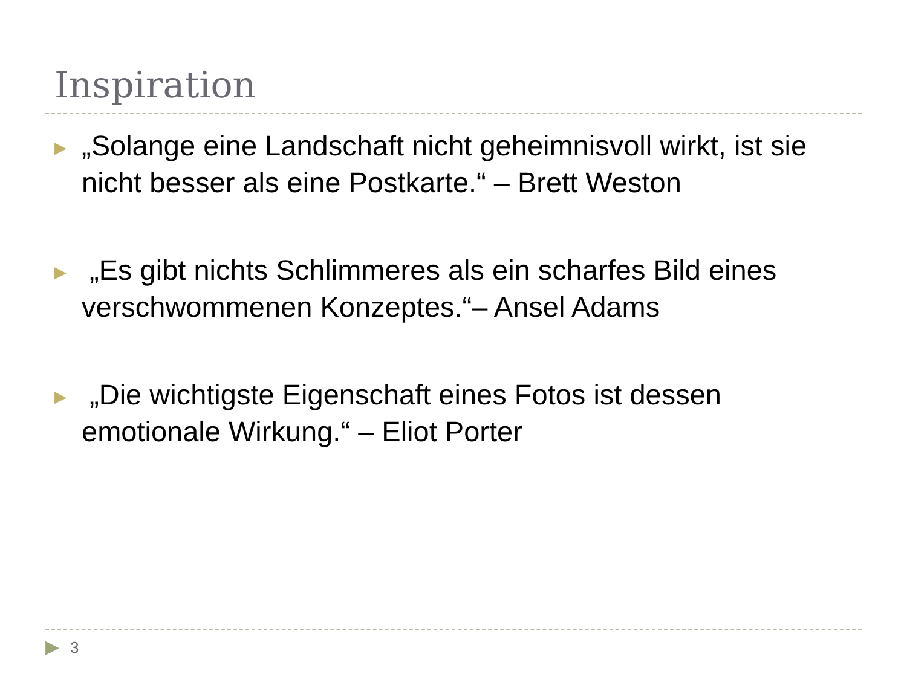Inspiration
▶
„Solange eine Landschaft nicht geheimnisvoll wirkt, ist sie nicht besser als eine Postkarte.“ – Brett Weston
▶
„Es gibt nichts Schlimmeres als ein scharfes Bild eines verschwommenen Konzeptes.“– Ansel Adams
▶
„Die wichtigste Eigenschaft eines Fotos ist dessen emotionale Wirkung.“ – Eliot Porter
▶ 3